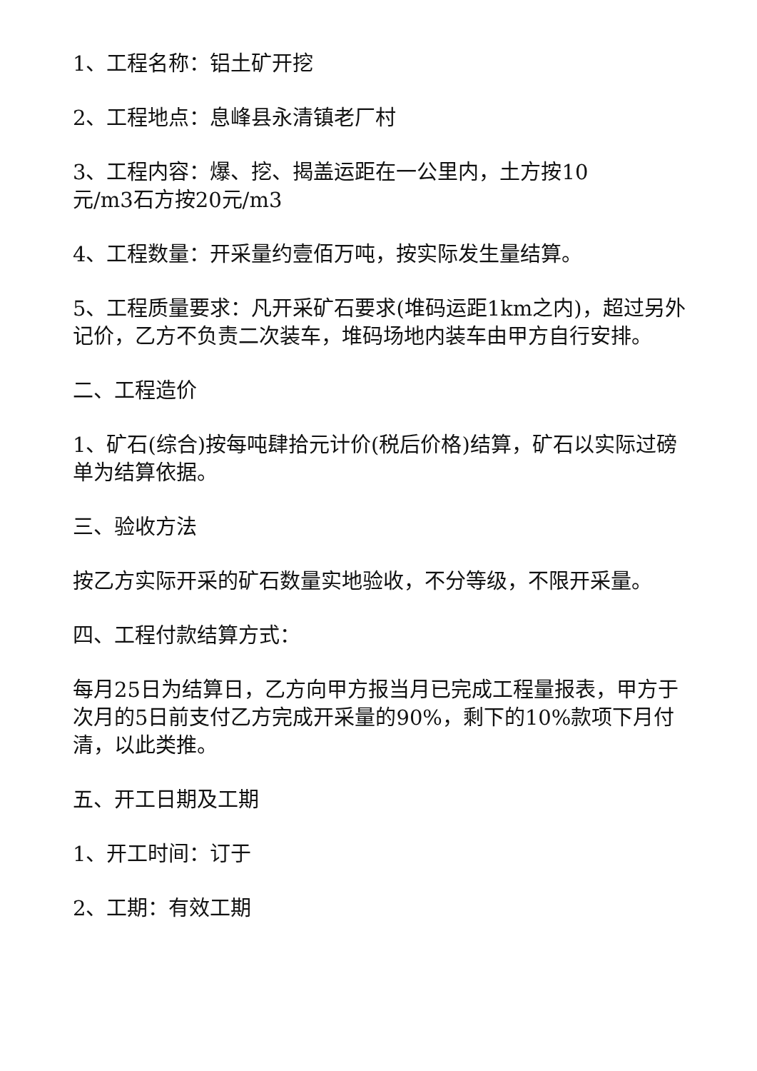1、工程名称：铝土矿开挖
2、工程地点：息峰县永清镇老厂村
3、工程内容：爆、挖、揭盖运距在一公里内，土方按10
元/m3石方按20元/m3
4、工程数量：开采量约壹佰万吨，按实际发生量结算。
5、工程质量要求：凡开采矿石要求(堆码运距1km之内)，超过另外记价，乙方不负责二次装车，堆码场地内装车由甲方自行安排。
二、工程造价
1、矿石(综合)按每吨肆拾元计价(税后价格)结算，矿石以实际过磅单为结算依据。
三、验收方法
按乙方实际开采的矿石数量实地验收，不分等级，不限开采量。
四、工程付款结算方式：
每月25日为结算日，乙方向甲方报当月已完成工程量报表，甲方于次月的5日前支付乙方完成开采量的90%，剩下的10%款项下月付清，以此类推。
五、开工日期及工期
1、开工时间：订于
2、工期：有效工期